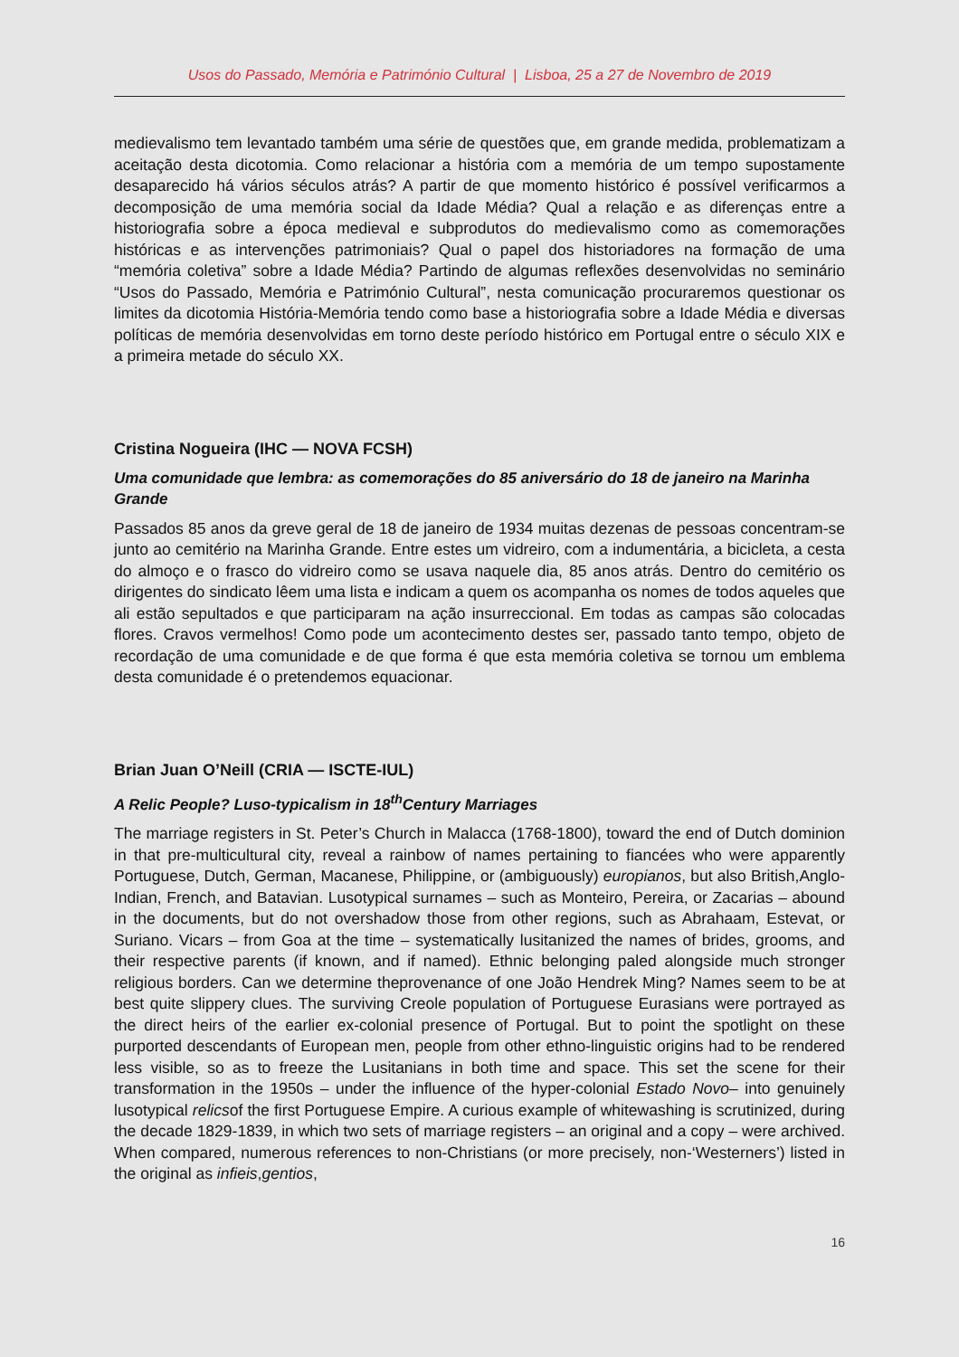Usos do Passado, Memória e Património Cultural | Lisboa, 25 a 27 de Novembro de 2019
medievalismo tem levantado também uma série de questões que, em grande medida, problematizam a aceitação desta dicotomia. Como relacionar a história com a memória de um tempo supostamente desaparecido há vários séculos atrás? A partir de que momento histórico é possível verificarmos a decomposição de uma memória social da Idade Média? Qual a relação e as diferenças entre a historiografia sobre a época medieval e subprodutos do medievalismo como as comemorações históricas e as intervenções patrimoniais? Qual o papel dos historiadores na formação de uma “memória coletiva” sobre a Idade Média? Partindo de algumas reflexões desenvolvidas no seminário “Usos do Passado, Memória e Património Cultural”, nesta comunicação procuraremos questionar os limites da dicotomia História-Memória tendo como base a historiografia sobre a Idade Média e diversas políticas de memória desenvolvidas em torno deste período histórico em Portugal entre o século XIX e a primeira metade do século XX.
Cristina Nogueira (IHC — NOVA FCSH)
Uma comunidade que lembra: as comemorações do 85 aniversário do 18 de janeiro na Marinha Grande
Passados 85 anos da greve geral de 18 de janeiro de 1934 muitas dezenas de pessoas concentram-se junto ao cemitério na Marinha Grande. Entre estes um vidreiro, com a indumentária, a bicicleta, a cesta do almoço e o frasco do vidreiro como se usava naquele dia, 85 anos atrás. Dentro do cemitério os dirigentes do sindicato lêem uma lista e indicam a quem os acompanha os nomes de todos aqueles que ali estão sepultados e que participaram na ação insurreccional. Em todas as campas são colocadas flores. Cravos vermelhos! Como pode um acontecimento destes ser, passado tanto tempo, objeto de recordação de uma comunidade e de que forma é que esta memória coletiva se tornou um emblema desta comunidade é o pretendemos equacionar.
Brian Juan O’Neill (CRIA — ISCTE-IUL)
A Relic People? Luso-typicalism in 18<sup>th</sup>Century Marriages
The marriage registers in St. Peter’s Church in Malacca (1768-1800), toward the end of Dutch dominion in that pre-multicultural city, reveal a rainbow of names pertaining to fiancées who were apparently Portuguese, Dutch, German, Macanese, Philippine, or (ambiguously) europianos, but also British,Anglo-Indian, French, and Batavian. Lusotypical surnames – such as Monteiro, Pereira, or Zacarias – abound in the documents, but do not overshadow those from other regions, such as Abrahaam, Estevat, or Suriano. Vicars – from Goa at the time – systematically lusitanized the names of brides, grooms, and their respective parents (if known, and if named). Ethnic belonging paled alongside much stronger religious borders. Can we determine theprovenance of one João Hendrek Ming? Names seem to be at best quite slippery clues. The surviving Creole population of Portuguese Eurasians were portrayed as the direct heirs of the earlier ex-colonial presence of Portugal. But to point the spotlight on these purported descendants of European men, people from other ethno-linguistic origins had to be rendered less visible, so as to freeze the Lusitanians in both time and space. This set the scene for their transformation in the 1950s – under the influence of the hyper-colonial Estado Novo– into genuinely lusotypical relicsof the first Portuguese Empire. A curious example of whitewashing is scrutinized, during the decade 1829-1839, in which two sets of marriage registers – an original and a copy – were archived. When compared, numerous references to non-Christians (or more precisely, non-‘Westerners’) listed in the original as infieis,gentios,
16